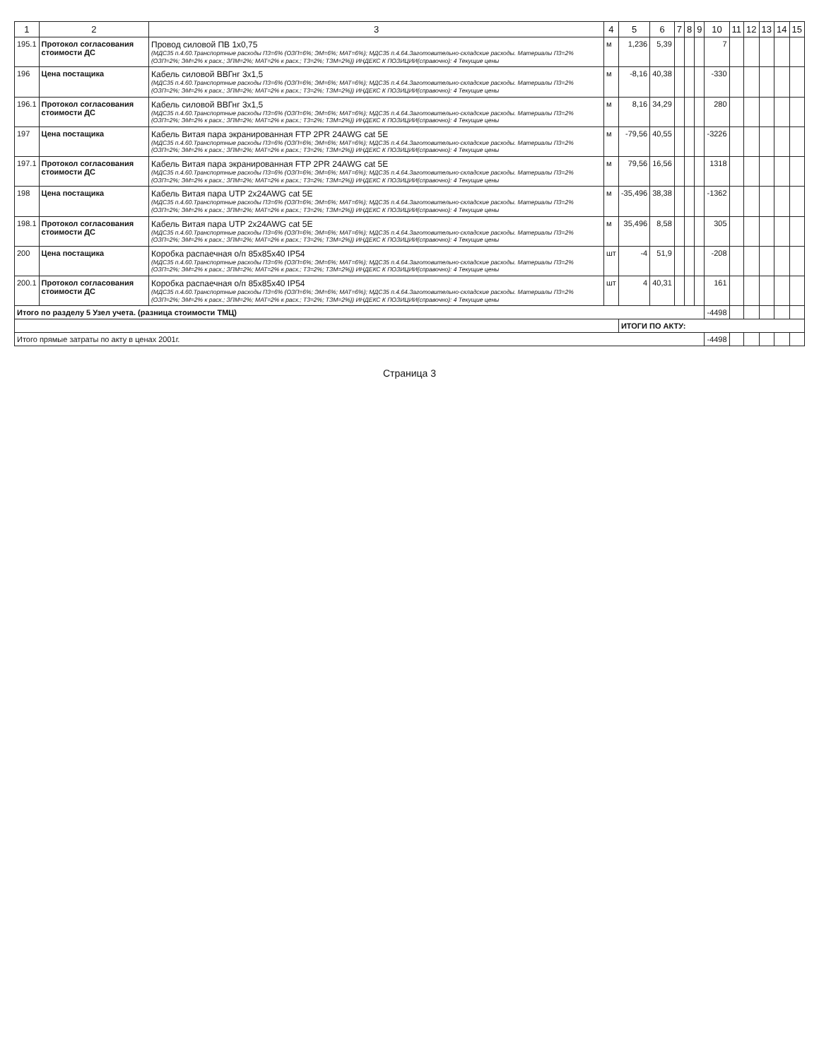| 1 | 2 | 3 | 4 | 5 | 6 | 7 | 8 | 9 | 10 | 11 | 12 | 13 | 14 | 15 |
| --- | --- | --- | --- | --- | --- | --- | --- | --- | --- | --- | --- | --- | --- | --- |
| 195.1 | Протокол согласования стоимости ДС | Провод силовой ПВ 1х0,75 (МДС35 п.4.60.Транспортные расходы П3=6% (ОЗП=6%; ЭМ=6%; МАТ=6%); МДС35 п.4.64.Заготовительно-складские расходы. Материалы П3=2% (ОЗП=2%; ЭМ=2% к расх.; ЗПМ=2%; МАТ=2% к расх.; Т3=2%; ТЗМ=2%)) ИНДЕКС К ПОЗИЦИИ(справочно): 4 Текущие цены | м | 1,236 | 5,39 | | | | 7 | | | | | |
| 196 | Цена постащика | Кабель силовой ВВГнг 3х1,5 (МДС35 п.4.60.Транспортные расходы П3=6% (ОЗП=6%; ЭМ=6%; МАТ=6%); МДС35 п.4.64.Заготовительно-складские расходы. Материалы П3=2% (ОЗП=2%; ЭМ=2% к расх.; ЗПМ=2%; МАТ=2% к расх.; Т3=2%; ТЗМ=2%)) ИНДЕКС К ПОЗИЦИИ(справочно): 4 Текущие цены | м | -8,16 | 40,38 | | | | -330 | | | | | |
| 196.1 | Протокол согласования стоимости ДС | Кабель силовой ВВГнг 3х1,5 (МДС35 п.4.60.Транспортные расходы П3=6% (ОЗП=6%; ЭМ=6%; МАТ=6%); МДС35 п.4.64.Заготовительно-складские расходы. Материалы П3=2% (ОЗП=2%; ЭМ=2% к расх.; ЗПМ=2%; МАТ=2% к расх.; Т3=2%; ТЗМ=2%)) ИНДЕКС К ПОЗИЦИИ(справочно): 4 Текущие цены | м | 8,16 | 34,29 | | | | 280 | | | | | |
| 197 | Цена постащика | Кабель Витая пара экранированная FTP 2PR 24AWG cat 5E (МДС35 п.4.60.Транспортные расходы П3=6% (ОЗП=6%; ЭМ=6%; МАТ=6%); МДС35 п.4.64.Заготовительно-складские расходы. Материалы П3=2% (ОЗП=2%; ЭМ=2% к расх.; ЗПМ=2%; МАТ=2% к расх.; Т3=2%; ТЗМ=2%)) ИНДЕКС К ПОЗИЦИИ(справочно): 4 Текущие цены | м | -79,56 | 40,55 | | | | -3226 | | | | | |
| 197.1 | Протокол согласования стоимости ДС | Кабель Витая пара экранированная FTP 2PR 24AWG cat 5E (МДС35 п.4.60.Транспортные расходы П3=6% (ОЗП=6%; ЭМ=6%; МАТ=6%); МДС35 п.4.64.Заготовительно-складские расходы. Материалы П3=2% (ОЗП=2%; ЭМ=2% к расх.; ЗПМ=2%; МАТ=2% к расх.; Т3=2%; ТЗМ=2%)) ИНДЕКС К ПОЗИЦИИ(справочно): 4 Текущие цены | м | 79,56 | 16,56 | | | | 1318 | | | | | |
| 198 | Цена постащика | Кабель Витая пара UTP 2х24AWG cat 5E (МДС35 п.4.60.Транспортные расходы П3=6% (ОЗП=6%; ЭМ=6%; МАТ=6%); МДС35 п.4.64.Заготовительно-складские расходы. Материалы П3=2% (ОЗП=2%; ЭМ=2% к расх.; ЗПМ=2%; МАТ=2% к расх.; Т3=2%; ТЗМ=2%)) ИНДЕКС К ПОЗИЦИИ(справочно): 4 Текущие цены | м | -35,496 | 38,38 | | | | -1362 | | | | | |
| 198.1 | Протокол согласования стоимости ДС | Кабель Витая пара UTP 2х24AWG cat 5E (МДС35 п.4.60.Транспортные расходы П3=6% (ОЗП=6%; ЭМ=6%; МАТ=6%); МДС35 п.4.64.Заготовительно-складские расходы. Материалы П3=2% (ОЗП=2%; ЭМ=2% к расх.; ЗПМ=2%; МАТ=2% к расх.; Т3=2%; ТЗМ=2%)) ИНДЕКС К ПОЗИЦИИ(справочно): 4 Текущие цены | м | 35,496 | 8,58 | | | | 305 | | | | | |
| 200 | Цена постащика | Коробка распаечная о/п 85х85х40 IP54 (МДС35 п.4.60.Транспортные расходы П3=6% (ОЗП=6%; ЭМ=6%; МАТ=6%); МДС35 п.4.64.Заготовительно-складские расходы. Материалы П3=2% (ОЗП=2%; ЭМ=2% к расх.; ЗПМ=2%; МАТ=2% к расх.; Т3=2%; ТЗМ=2%)) ИНДЕКС К ПОЗИЦИИ(справочно): 4 Текущие цены | шт | -4 | 51,9 | | | | -208 | | | | | |
| 200.1 | Протокол согласования стоимости ДС | Коробка распаечная о/п 85х85х40 IP54 (МДС35 п.4.60.Транспортные расходы П3=6% (ОЗП=6%; ЭМ=6%; МАТ=6%); МДС35 п.4.64.Заготовительно-складские расходы. Материалы П3=2% (ОЗП=2%; ЭМ=2% к расх.; ЗПМ=2%; МАТ=2% к расх.; Т3=2%; ТЗМ=2%)) ИНДЕКС К ПОЗИЦИИ(справочно): 4 Текущие цены | шт | 4 | 40,31 | | | | 161 | | | | | |
| Итого по разделу 5 Узел учета. (разница стоимости ТМЦ) | | | | | | | | | -4498 | | | | | |
| | | | | ИТОГИ ПО АКТУ: | | | | | | | | | | |
| Итого прямые затраты по акту в ценах 2001г. | | | | | | | | | -4498 | | | | | |
Страница 3